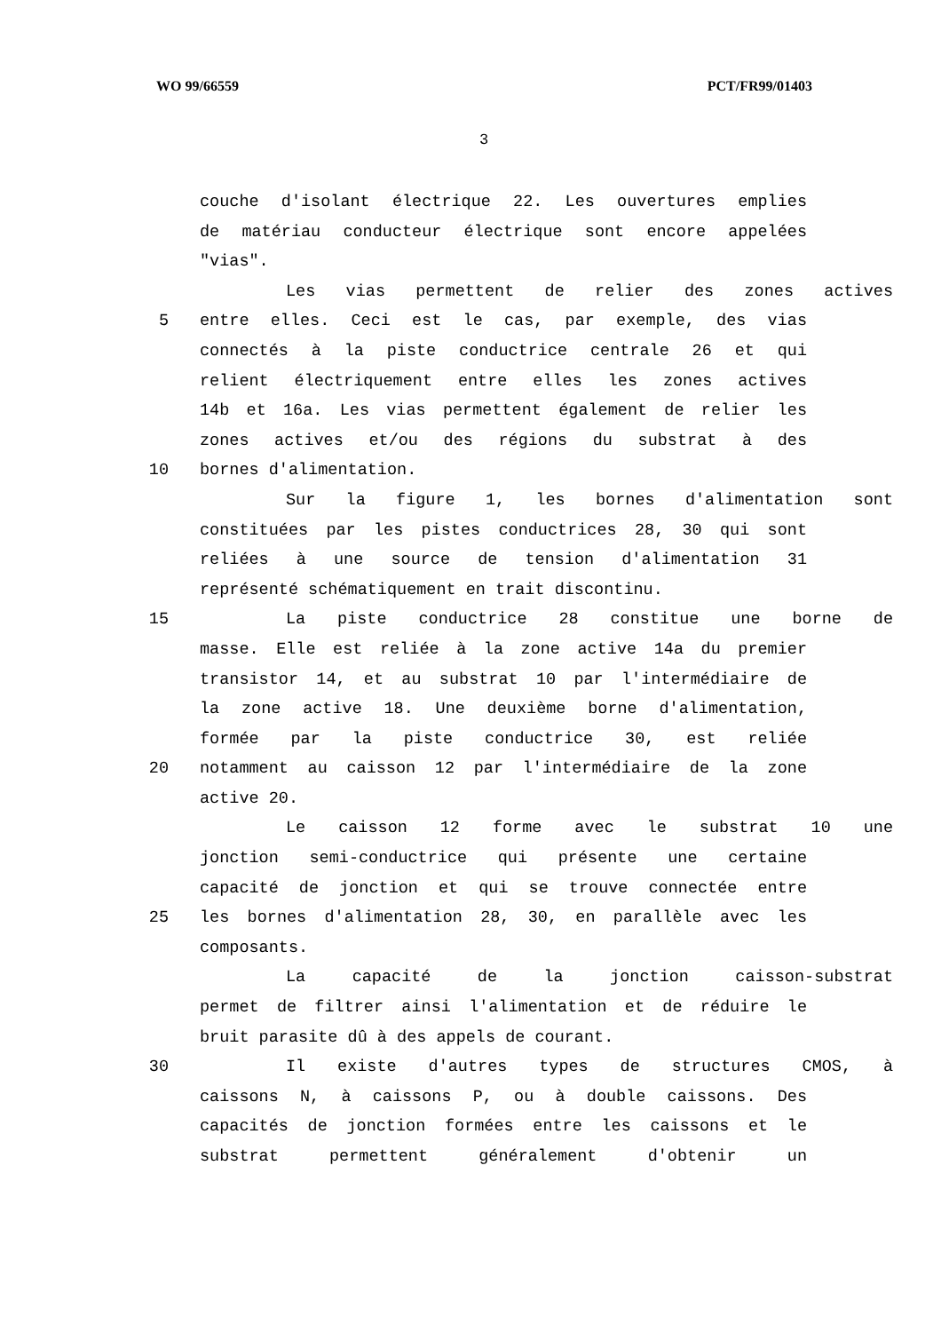WO 99/66559 PCT/FR99/01403
3
couche d'isolant électrique 22. Les ouvertures emplies
de matériau conducteur électrique sont encore appelées
"vias".
Les vias permettent de relier des zones actives
5 entre elles. Ceci est le cas, par exemple, des vias
connectés à la piste conductrice centrale 26 et qui
relient électriquement entre elles les zones actives
14b et 16a. Les vias permettent également de relier les
zones actives et/ou des régions du substrat à des
10 bornes d'alimentation.
Sur la figure 1, les bornes d'alimentation sont
constituées par les pistes conductrices 28, 30 qui sont
reliées à une source de tension d'alimentation 31
représenté schématiquement en trait discontinu.
15 La piste conductrice 28 constitue une borne de
masse. Elle est reliée à la zone active 14a du premier
transistor 14, et au substrat 10 par l'intermédiaire de
la zone active 18. Une deuxième borne d'alimentation,
formée par la piste conductrice 30, est reliée
20 notamment au caisson 12 par l'intermédiaire de la zone
active 20.
Le caisson 12 forme avec le substrat 10 une
jonction semi-conductrice qui présente une certaine
capacité de jonction et qui se trouve connectée entre
25 les bornes d'alimentation 28, 30, en parallèle avec les
composants.
La capacité de la jonction caisson-substrat
permet de filtrer ainsi l'alimentation et de réduire le
bruit parasite dû à des appels de courant.
30 Il existe d'autres types de structures CMOS, à
caissons N, à caissons P, ou à double caissons. Des
capacités de jonction formées entre les caissons et le
substrat permettent généralement d'obtenir un